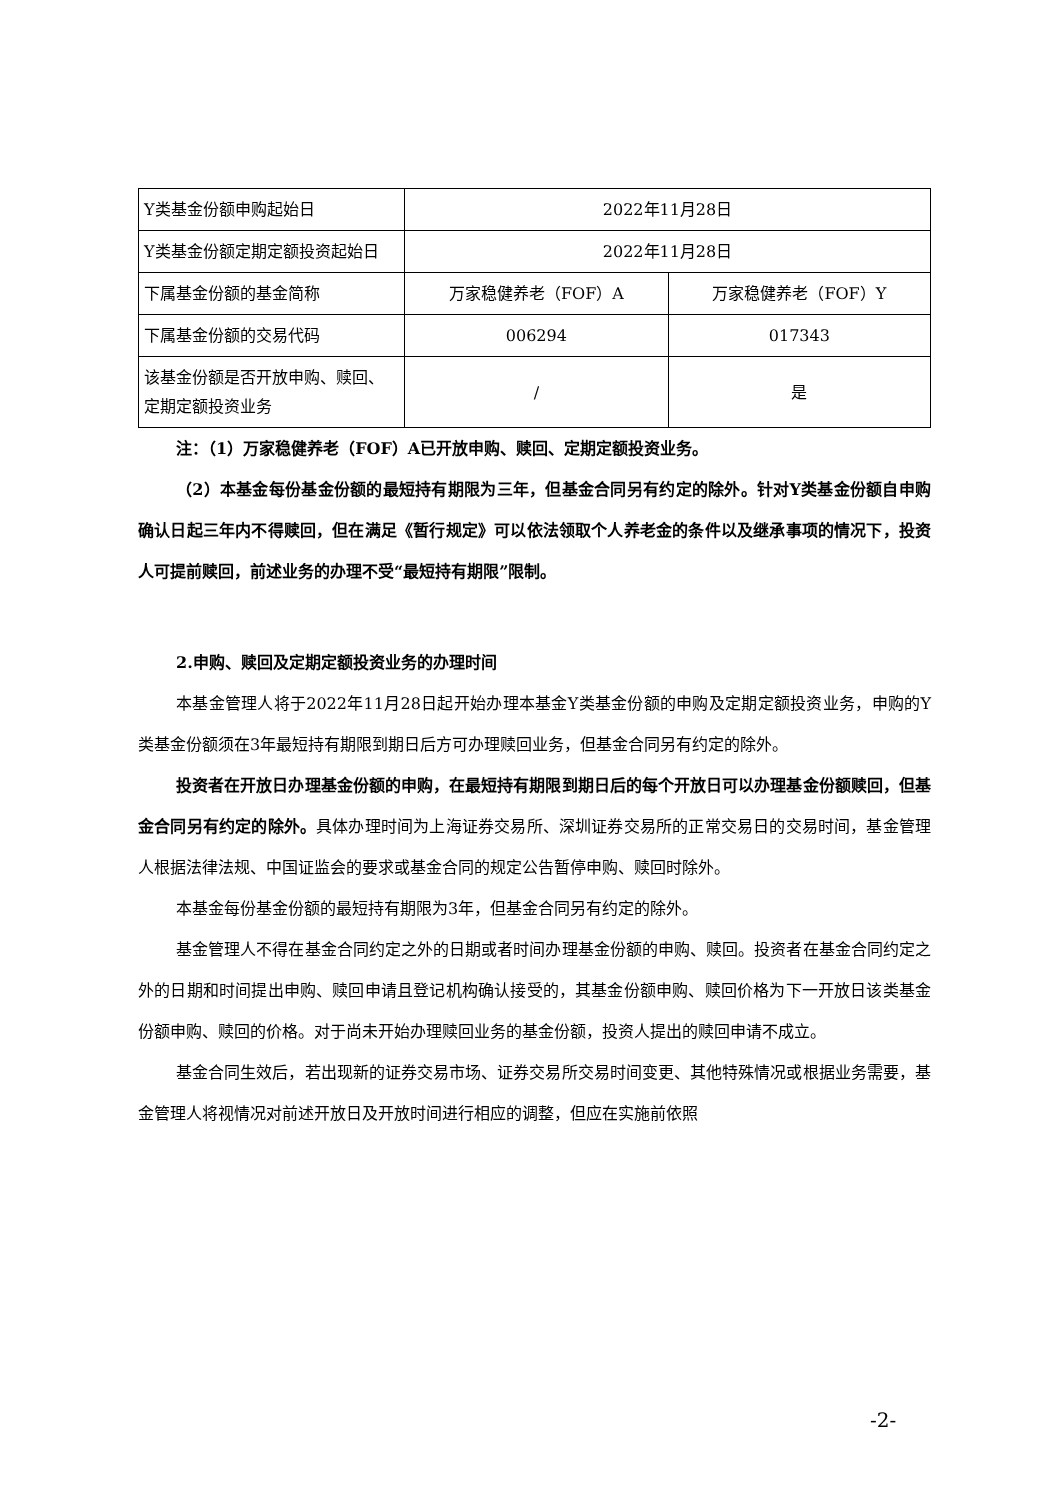| Y类基金份额申购起始日 | 2022年11月28日 | |
| Y类基金份额定期定额投资起始日 | 2022年11月28日 | |
| 下属基金份额的基金简称 | 万家稳健养老（FOF）A | 万家稳健养老（FOF）Y |
| 下属基金份额的交易代码 | 006294 | 017343 |
| 该基金份额是否开放申购、赎回、定期定额投资业务 | / | 是 |
注：（1）万家稳健养老（FOF）A已开放申购、赎回、定期定额投资业务。
（2）本基金每份基金份额的最短持有期限为三年，但基金合同另有约定的除外。针对Y类基金份额自申购确认日起三年内不得赎回，但在满足《暂行规定》可以依法领取个人养老金的条件以及继承事项的情况下，投资人可提前赎回，前述业务的办理不受“最短持有期限”限制。
2.申购、赎回及定期定额投资业务的办理时间
本基金管理人将于2022年11月28日起开始办理本基金Y类基金份额的申购及定期定额投资业务，申购的Y类基金份额须在3年最短持有期限到期日后方可办理赎回业务，但基金合同另有约定的除外。
投资者在开放日办理基金份额的申购，在最短持有期限到期日后的每个开放日可以办理基金份额赎回，但基金合同另有约定的除外。具体办理时间为上海证券交易所、深圳证券交易所的正常交易日的交易时间，基金管理人根据法律法规、中国证监会的要求或基金合同的规定公告暂停申购、赎回时除外。
本基金每份基金份额的最短持有期限为3年，但基金合同另有约定的除外。
基金管理人不得在基金合同约定之外的日期或者时间办理基金份额的申购、赎回。投资者在基金合同约定之外的日期和时间提出申购、赎回申请且登记机构确认接受的，其基金份额申购、赎回价格为下一开放日该类基金份额申购、赎回的价格。对于尚未开始办理赎回业务的基金份额，投资人提出的赎回申请不成立。
基金合同生效后，若出现新的证券交易市场、证券交易所交易时间变更、其他特殊情况或根据业务需要，基金管理人将视情况对前述开放日及开放时间进行相应的调整，但应在实施前依照
-2-